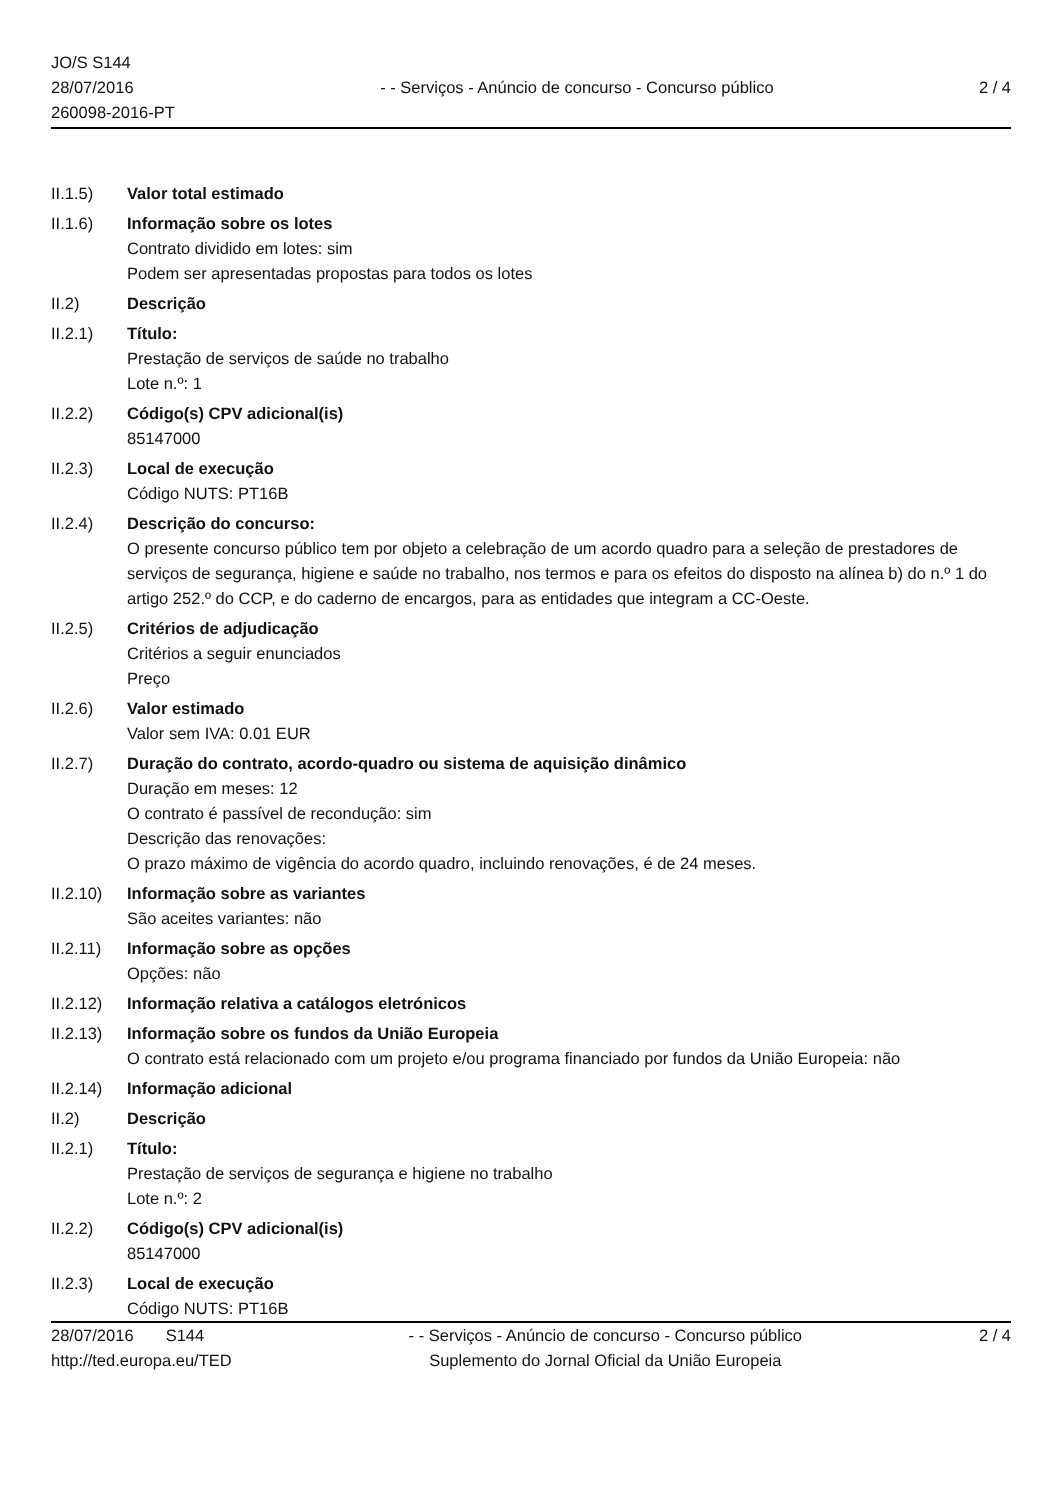JO/S S144
28/07/2016
260098-2016-PT
- - Serviços - Anúncio de concurso - Concurso público
2 / 4
II.1.5) Valor total estimado
II.1.6) Informação sobre os lotes
Contrato dividido em lotes: sim
Podem ser apresentadas propostas para todos os lotes
II.2) Descrição
II.2.1) Título:
Prestação de serviços de saúde no trabalho
Lote n.º: 1
II.2.2) Código(s) CPV adicional(is)
85147000
II.2.3) Local de execução
Código NUTS: PT16B
II.2.4) Descrição do concurso:
O presente concurso público tem por objeto a celebração de um acordo quadro para a seleção de prestadores de serviços de segurança, higiene e saúde no trabalho, nos termos e para os efeitos do disposto na alínea b) do n.º 1 do artigo 252.º do CCP, e do caderno de encargos, para as entidades que integram a CC-Oeste.
II.2.5) Critérios de adjudicação
Critérios a seguir enunciados
Preço
II.2.6) Valor estimado
Valor sem IVA: 0.01 EUR
II.2.7) Duração do contrato, acordo-quadro ou sistema de aquisição dinâmico
Duração em meses: 12
O contrato é passível de recondução: sim
Descrição das renovações:
O prazo máximo de vigência do acordo quadro, incluindo renovações, é de 24 meses.
II.2.10)
Informação sobre as variantes
São aceites variantes: não
II.2.11)
Informação sobre as opções
Opções: não
II.2.12)
Informação relativa a catálogos eletrónicos
II.2.13)
Informação sobre os fundos da União Europeia
O contrato está relacionado com um projeto e/ou programa financiado por fundos da União Europeia: não
II.2.14)
Informação adicional
II.2) Descrição
II.2.1) Título:
Prestação de serviços de segurança e higiene no trabalho
Lote n.º: 2
II.2.2) Código(s) CPV adicional(is)
85147000
II.2.3) Local de execução
Código NUTS: PT16B
28/07/2016 S144
http://ted.europa.eu/TED
- - Serviços - Anúncio de concurso - Concurso público
Suplemento do Jornal Oficial da União Europeia
2 / 4